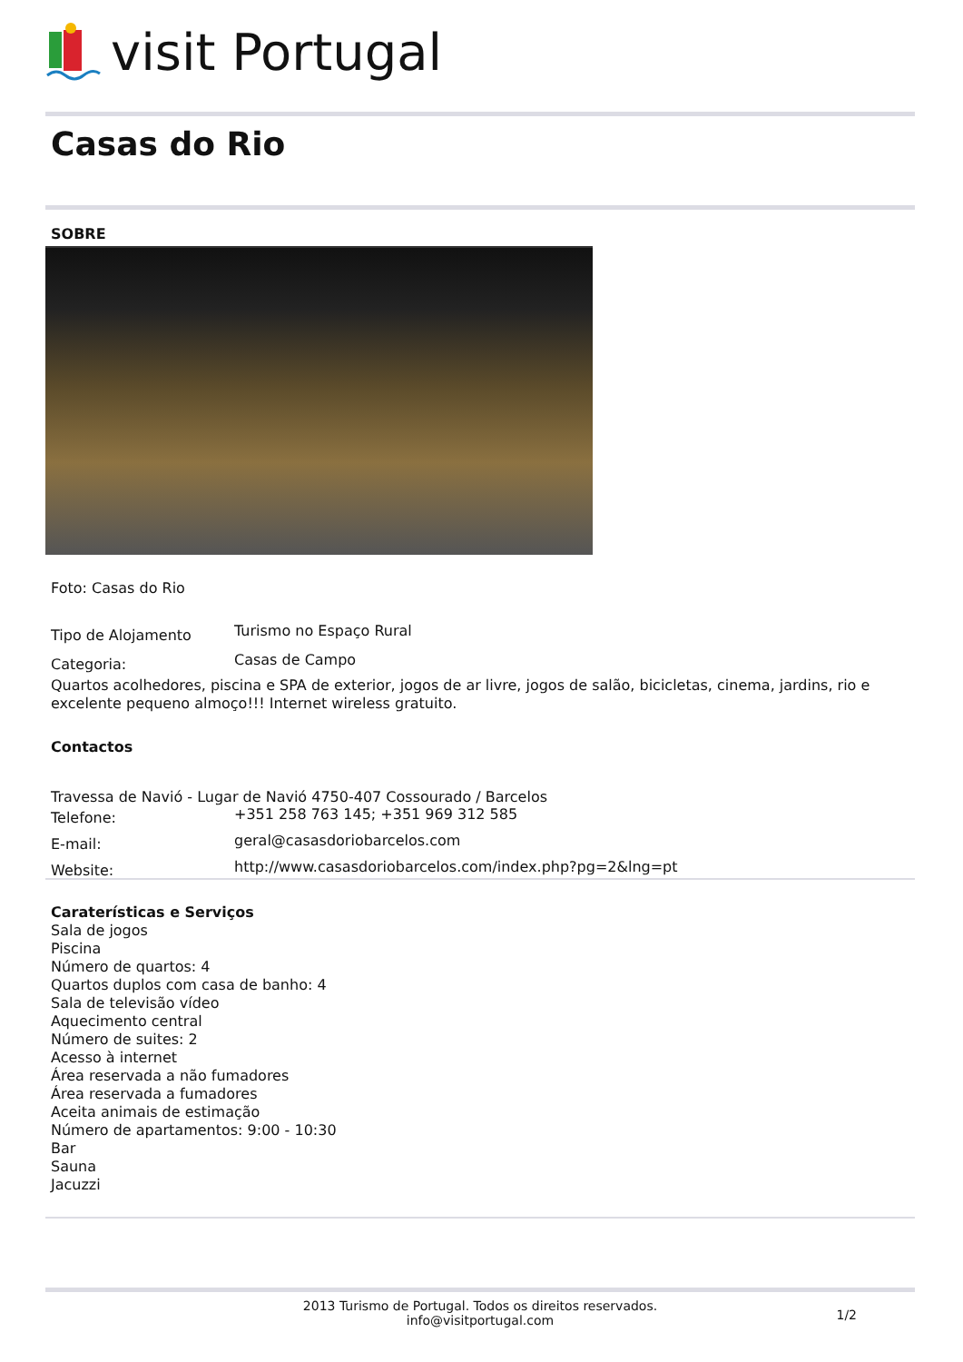visit Portugal
Casas do Rio
SOBRE
Foto: Casas do Rio
Tipo de Alojamento
Turismo no Espaço Rural
Categoria:
Casas de Campo
Quartos acolhedores, piscina e SPA de exterior, jogos de ar livre, jogos de salão, bicicletas, cinema, jardins, rio e excelente pequeno almoço!!! Internet wireless gratuito.
Contactos
Travessa de Navió - Lugar de Navió 4750-407 Cossourado / Barcelos
Telefone:
+351 258 763 145; +351 969 312 585
E-mail:
geral@casasdoriobarcelos.com
Website:
http://www.casasdoriobarcelos.com/index.php?pg=2&lng=pt
Caraterísticas e Serviços
Sala de jogos
Piscina
Número de quartos: 4
Quartos duplos com casa de banho: 4
Sala de televisão vídeo
Aquecimento central
Número de suites: 2
Acesso à internet
Área reservada a não fumadores
Área reservada a fumadores
Aceita animais de estimação
Número de apartamentos: 9:00 - 10:30
Bar
Sauna
Jacuzzi
2013 Turismo de Portugal. Todos os direitos reservados.
info@visitportugal.com
1/2